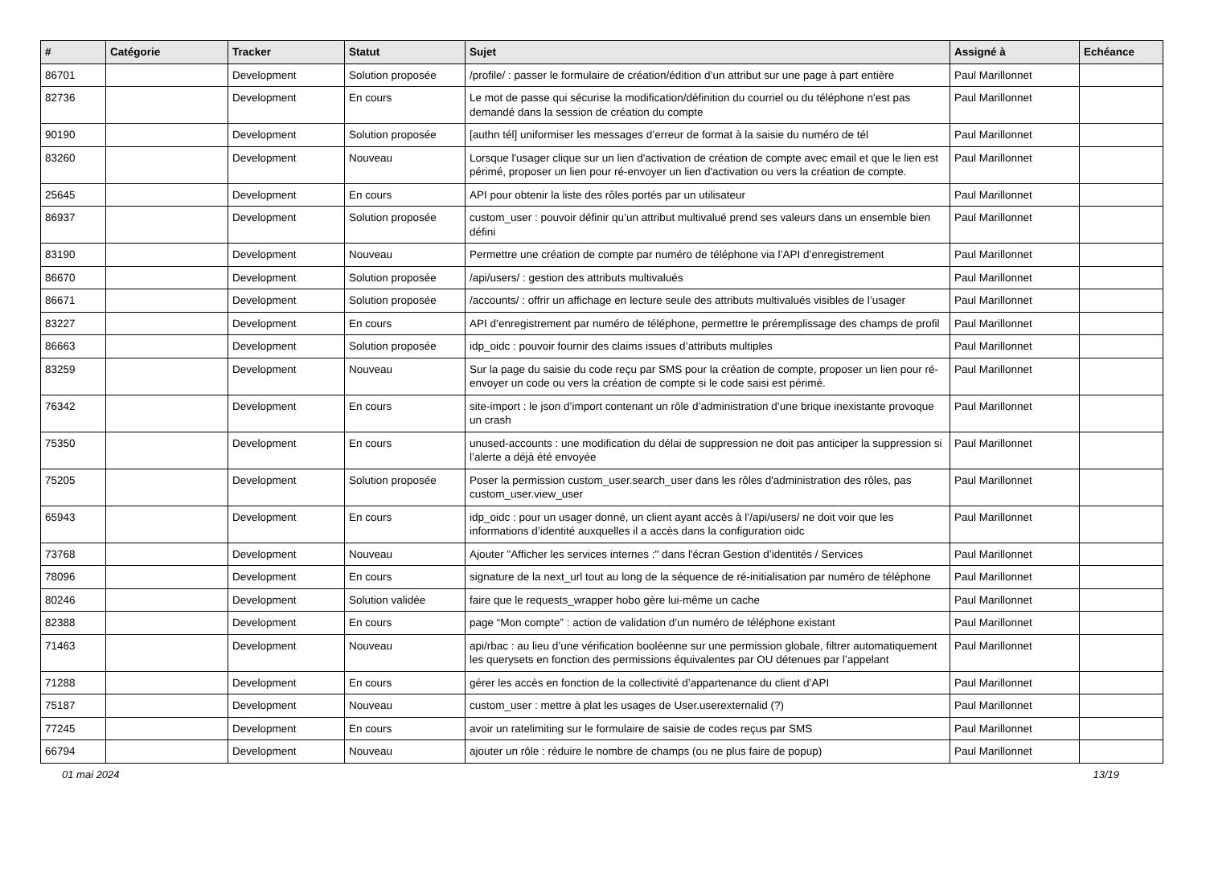| # | Catégorie | Tracker | Statut | Sujet | Assigné à | Echéance |
| --- | --- | --- | --- | --- | --- | --- |
| 86701 | | Development | Solution proposée | /profile/ : passer le formulaire de création/édition d’un attribut sur une page à part entière | Paul Marillonnet | |
| 82736 | | Development | En cours | Le mot de passe qui sécurise la modification/définition du courriel ou du téléphone n'est pas demandé dans la session de création du compte | Paul Marillonnet | |
| 90190 | | Development | Solution proposée | [authn tél] uniformiser les messages d’erreur de format à la saisie du numéro de tél | Paul Marillonnet | |
| 83260 | | Development | Nouveau | Lorsque l'usager clique sur un lien d'activation de création de compte avec email et que le lien est périmé, proposer un lien pour ré-envoyer un lien d'activation ou vers la création de compte. | Paul Marillonnet | |
| 25645 | | Development | En cours | API pour obtenir la liste des rôles portés par un utilisateur | Paul Marillonnet | |
| 86937 | | Development | Solution proposée | custom_user : pouvoir définir qu’un attribut multivalué prend ses valeurs dans un ensemble bien défini | Paul Marillonnet | |
| 83190 | | Development | Nouveau | Permettre une création de compte par numéro de téléphone via l’API d’enregistrement | Paul Marillonnet | |
| 86670 | | Development | Solution proposée | /api/users/ : gestion des attributs multivalués | Paul Marillonnet | |
| 86671 | | Development | Solution proposée | /accounts/ : offrir un affichage en lecture seule des attributs multivalués visibles de l’usager | Paul Marillonnet | |
| 83227 | | Development | En cours | API d’enregistrement par numéro de téléphone, permettre le préremplissage des champs de profil | Paul Marillonnet | |
| 86663 | | Development | Solution proposée | idp_oidc : pouvoir fournir des claims issues d’attributs multiples | Paul Marillonnet | |
| 83259 | | Development | Nouveau | Sur la page du saisie du code reçu par SMS pour la création de compte, proposer un lien pour ré-envoyer un code ou vers la création de compte si le code saisi est périmé. | Paul Marillonnet | |
| 76342 | | Development | En cours | site-import : le json d’import contenant un rôle d’administration d’une brique inexistante provoque un crash | Paul Marillonnet | |
| 75350 | | Development | En cours | unused-accounts : une modification du délai de suppression ne doit pas anticiper la suppression si l’alerte a déjà été envoyée | Paul Marillonnet | |
| 75205 | | Development | Solution proposée | Poser la permission custom_user.search_user dans les rôles d'administration des rôles, pas custom_user.view_user | Paul Marillonnet | |
| 65943 | | Development | En cours | idp_oidc : pour un usager donné, un client ayant accès à l’/api/users/ ne doit voir que les informations d’identité auxquelles il a accès dans la configuration oidc | Paul Marillonnet | |
| 73768 | | Development | Nouveau | Ajouter "Afficher les services internes :" dans l'écran Gestion d’identités / Services | Paul Marillonnet | |
| 78096 | | Development | En cours | signature de la next_url tout au long de la séquence de ré-initialisation par numéro de téléphone | Paul Marillonnet | |
| 80246 | | Development | Solution validée | faire que le requests_wrapper hobo gère lui-même un cache | Paul Marillonnet | |
| 82388 | | Development | En cours | page “Mon compte” : action de validation d’un numéro de téléphone existant | Paul Marillonnet | |
| 71463 | | Development | Nouveau | api/rbac : au lieu d’une vérification booléenne sur une permission globale, filtrer automatiquement les querysets en fonction des permissions équivalentes par OU détenues par l’appelant | Paul Marillonnet | |
| 71288 | | Development | En cours | gérer les accès en fonction de la collectivité d’appartenance du client d’API | Paul Marillonnet | |
| 75187 | | Development | Nouveau | custom_user : mettre à plat les usages de User.userexternalid (?) | Paul Marillonnet | |
| 77245 | | Development | En cours | avoir un ratelimiting sur le formulaire de saisie de codes reçus par SMS | Paul Marillonnet | |
| 66794 | | Development | Nouveau | ajouter un rôle : réduire le nombre de champs (ou ne plus faire de popup) | Paul Marillonnet | |
01 mai 2024 13/19